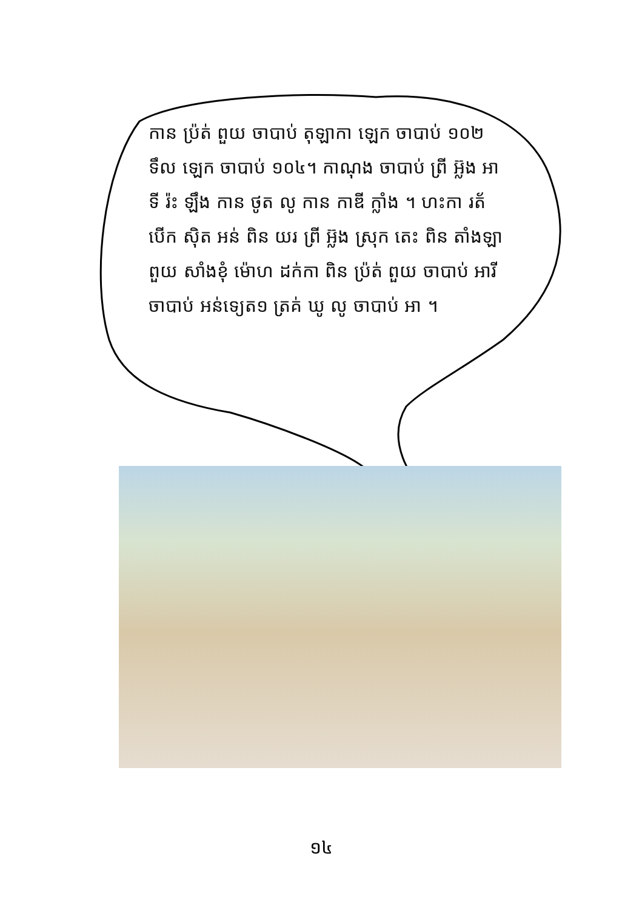កាន ប្រ៉ត់ ពួយ ចាបាប់ តុឡាកា ឡេក ចាបាប់ ១០២
ទឹល ឡេក ចាបាប់ ១០៤។ កាណុង ចាបាប់ ព្រី អ៊្លង អា
ទី រ៉ះ ឡឹង កាន ថូត លូ កាន កាឌី ក្លាំង ។ ហះកា រត័
បើក ស៊ិត អន់ ពិន យរ ព្រី អ៊្លង ស្រុក តេះ ពិន តាំងឡា
ពួយ សាំងខុំ ម៉ោហ ដក់កា ពិន ប្រ៉ត់ ពួយ ចាបាប់ អារី
ចាបាប់ អន់ទ្យេត១ ត្រគ់ ឃូ លូ ចាបាប់ អា ។
១៤